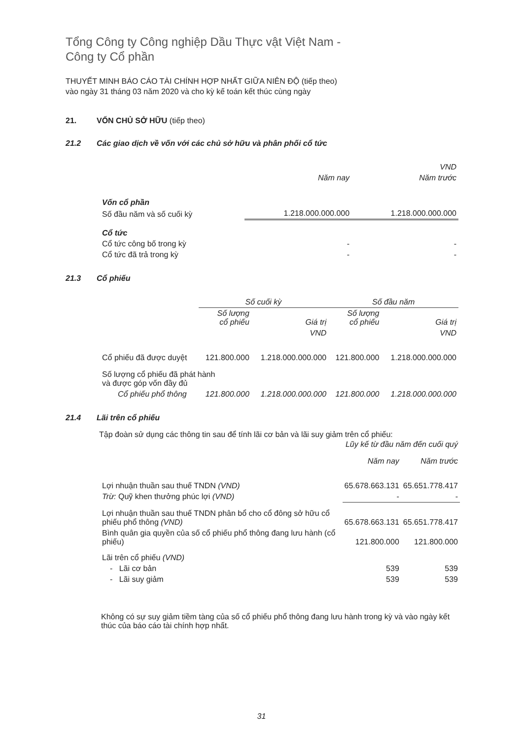Tổng Công ty Công nghiệp Dầu Thực vật Việt Nam -
Công ty Cổ phần
THUYẾT MINH BÁO CÁO TÀI CHÍNH HỢP NHẤT GIỮA NIÊN ĐỘ (tiếp theo)
vào ngày 31 tháng 03 năm 2020 và cho kỳ kế toán kết thúc cùng ngày
21. VỐN CHỦ SỞ HỮU (tiếp theo)
21.2 Các giao dịch về vốn với các chủ sở hữu và phân phối cổ tức
| | | VND |
| | Năm nay | Năm trước |
| Vốn cổ phần | | |
| Số đầu năm và số cuối kỳ | 1.218.000.000.000 | 1.218.000.000.000 |
| Cổ tức | | |
| Cổ tức công bố trong kỳ | - | - |
| Cổ tức đã trả trong kỳ | - | - |
21.3 Cổ phiếu
| | Số cuối kỳ | | Số đầu năm | |
| | Số lượng cổ phiếu | Giá trị | Số lượng cổ phiếu | Giá trị |
| | | VND | | VND |
| Cổ phiếu đã được duyệt | 121.800.000 | 1.218.000.000.000 | 121.800.000 | 1.218.000.000.000 |
| Số lượng cổ phiếu đã phát hành và được góp vốn đầy đủ | | | | |
| Cổ phiếu phổ thông | 121.800.000 | 1.218.000.000.000 | 121.800.000 | 1.218.000.000.000 |
21.4 Lãi trên cổ phiếu
Tập đoàn sử dụng các thông tin sau để tính lãi cơ bản và lãi suy giảm trên cổ phiếu:
| | Lũy kế từ đầu năm đến cuối quý | |
| | Năm nay | Năm trước |
| Lợi nhuận thuần sau thuế TNDN (VND) | 65.678.663.131 | 65.651.778.417 |
| Trừ: Quỹ khen thưởng phúc lợi (VND) | - | - |
| Lợi nhuận thuần sau thuế TNDN phân bổ cho cổ đông sở hữu cổ phiếu phổ thông (VND) | 65.678.663.131 | 65.651.778.417 |
| Bình quân gia quyền của số cổ phiếu phổ thông đang lưu hành (cổ phiếu) | 121.800.000 | 121.800.000 |
| Lãi trên cổ phiếu (VND) | | |
| - Lãi cơ bản | 539 | 539 |
| - Lãi suy giảm | 539 | 539 |
Không có sự suy giảm tiềm tàng của số cổ phiếu phổ thông đang lưu hành trong kỳ và vào ngày kết thúc của báo cáo tài chính hợp nhất.
31